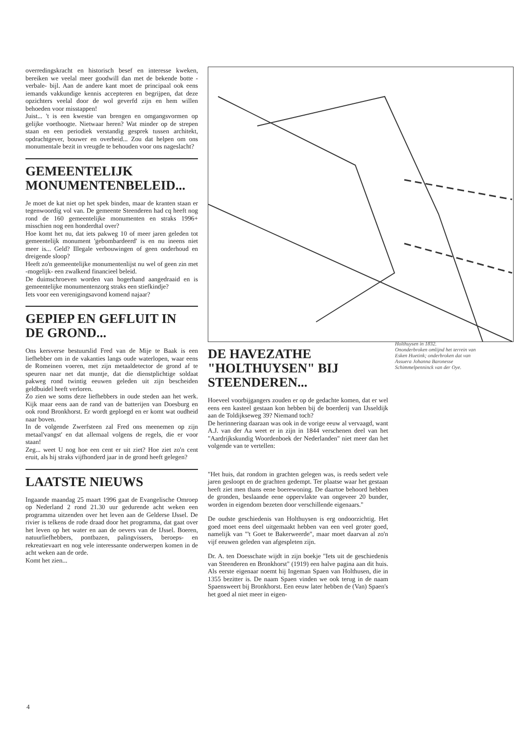overredingskracht en historisch besef en interesse kweken, bereiken we veelal meer goodwill dan met de bekende botte -verbale- bijl. Aan de andere kant moet de principaal ook eens iemands vakkundige kennis accepteren en begrijpen, dat deze opzichters veelal door de wol geverfd zijn en hem willen behoeden voor misstappen!
Juist... 't is een kwestie van brengen en omgangsvormen op gelijke voethoogte. Nietwaar heren? Wat minder op de strepen staan en een periodiek verstandig gesprek tussen architekt, opdrachtgever, bouwer en overheid... Zou dat helpen om ons monumentale bezit in vreugde te behouden voor ons nageslacht?
GEMEENTELIJK MONUMENTENBELEID...
Je moet de kat niet op het spek binden, maar de kranten staan er tegenwoordig vol van. De gemeente Steenderen had cq heeft nog rond de 160 gemeentelijke monumenten en straks 1996+ misschien nog een honderdtal over?
Hoe komt het nu, dat iets pakweg 10 of meer jaren geleden tot gemeentelijk monument 'gebombardeerd' is en nu ineens niet meer is... Geld? Illegale verbouwingen of geen onderhoud en dreigende sloop?
Heeft zo'n gemeentelijke monumentenlijst nu wel of geen zin met -mogelijk- een zwalkend financieel beleid.
De duimschroeven worden van hogerhand aangedraaid en is gemeentelijke monumentenzorg straks een stiefkindje?
Iets voor een verenigingsavond komend najaar?
GEPIEP EN GEFLUIT IN DE GROND...
Ons kersverse bestuurslid Fred van de Mije te Baak is een liefhebber om in de vakanties langs oude waterlopen, waar eens de Romeinen voeren, met zijn metaaldetector de grond af te speuren naar net dat muntje, dat die dienstplichtige soldaat pakweg rond twintig eeuwen geleden uit zijn bescheiden geldbuidel heeft verloren.
Zo zien we soms deze liefhebbers in oude steden aan het werk. Kijk maar eens aan de rand van de batterijen van Doesburg en ook rond Bronkhorst. Er wordt geploegd en er komt wat oudheid naar boven.
In de volgende Zwerfsteen zal Fred ons meenemen op zijn metaal'vangst' en dat allemaal volgens de regels, die er voor staan!
Zeg... weet U nog hoe een cent er uit ziet? Hoe ziet zo'n cent eruit, als hij straks vijfhonderd jaar in de grond heeft gelegen?
LAATSTE NIEUWS
Ingaande maandag 25 maart 1996 gaat de Evangelische Omroep op Nederland 2 rond 21.30 uur gedurende acht weken een programma uitzenden over het leven aan de Gelderse IJssel. De rivier is telkens de rode draad door het programma, dat gaat over het leven op het water en aan de oevers van de IJssel. Boeren, natuurliefhebbers, pontbazen, palingvissers, beroeps- en rekreatievaart en nog vele interessante onderwerpen komen in de acht weken aan de orde.
Komt het zien...
DE HAVEZATHE "HOLTHUYSEN" BIJ STEENDEREN...
Hoeveel voorbijgangers zouden er op de gedachte komen, dat er wel eens een kasteel gestaan kon hebben bij de boerderij van IJsseldijk aan de Toldijkseweg 39? Niemand toch?
De herinnering daaraan was ook in de vorige eeuw al vervaagd, want A.J. van der Aa weet er in zijn in 1844 verschenen deel van het "Aardrijkskundig Woordenboek der Nederlanden" niet meer dan het volgende van te vertellen:
"Het huis, dat rondom in grachten gelegen was, is reeds sedert vele jaren gesloopt en de grachten gedempt. Ter plaatse waar het gestaan heeft ziet men thans eene boerewoning. De daartoe behoord hebben de gronden, beslaande eene oppervlakte van ongeveer 20 bunder, worden in eigendom bezeten door verschillende eigenaars."
De oudste geschiedenis van Holthuysen is erg ondoorzichtig. Het goed moet eens deel uitgemaakt hebben van een veel groter goed, namelijk van "'t Goet te Bakerweerde", maar moet daarvan al zo'n vijf eeuwen geleden van afgespleten zijn.
Dr. A. ten Doesschate wijdt in zijn boekje "Iets uit de geschiedenis van Steenderen en Bronkhorst" (1919) een halve pagina aan dit huis. Als eerste eigenaar noemt hij Ingeman Spaen van Holthusen, die in 1355 bezitter is. De naam Spaen vinden we ook terug in de naam Spaensweert bij Bronkhorst. Een eeuw later hebben de (Van) Spaen's het goed al niet meer in eigen-
Holthuysen in 1832.
Ononderbroken omlijnd het terrein van Esken Huetink; onderbroken dat van Assuera Johanna Baronesse Schimmelpenninck van der Oye.
4